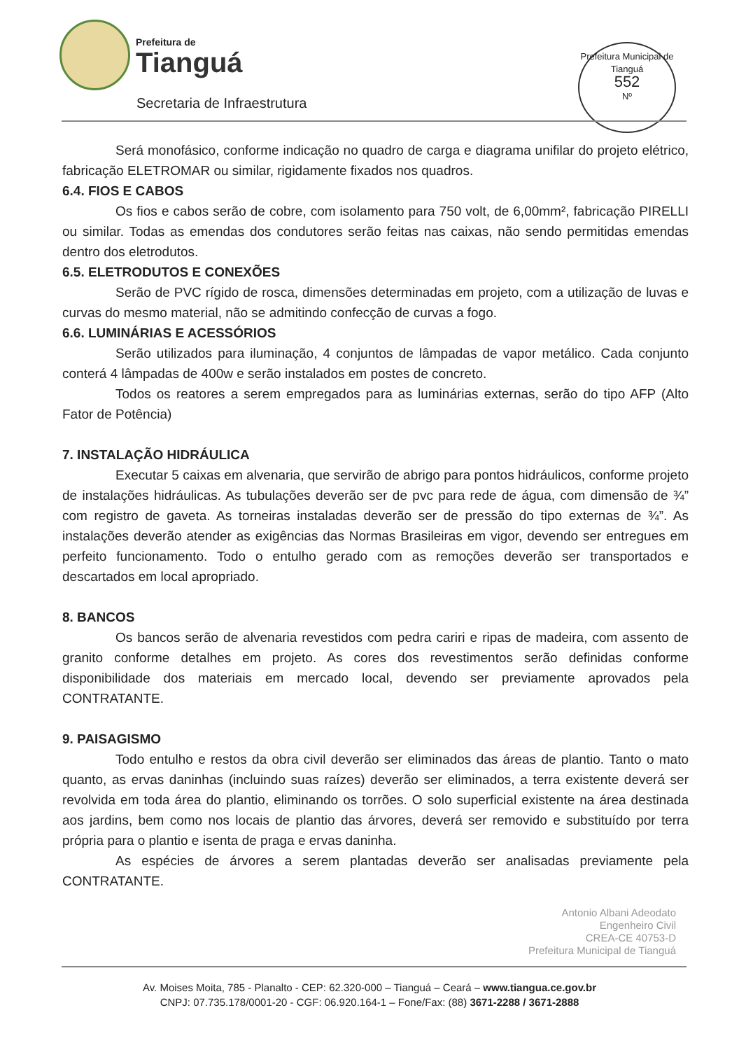Prefeitura de
Tianguá
Secretaria de Infraestrutura
Prefeitura Municipal de Tianguá
552
Nº
Será monofásico, conforme indicação no quadro de carga e diagrama unifilar do projeto elétrico, fabricação ELETROMAR ou similar, rigidamente fixados nos quadros.
6.4. FIOS E CABOS
Os fios e cabos serão de cobre, com isolamento para 750 volt, de 6,00mm², fabricação PIRELLI ou similar. Todas as emendas dos condutores serão feitas nas caixas, não sendo permitidas emendas dentro dos eletrodutos.
6.5. ELETRODUTOS E CONEXÕES
Serão de PVC rígido de rosca, dimensões determinadas em projeto, com a utilização de luvas e curvas do mesmo material, não se admitindo confecção de curvas a fogo.
6.6. LUMINÁRIAS E ACESSÓRIOS
Serão utilizados para iluminação, 4 conjuntos de lâmpadas de vapor metálico. Cada conjunto conterá 4 lâmpadas de 400w e serão instalados em postes de concreto.
Todos os reatores a serem empregados para as luminárias externas, serão do tipo AFP (Alto Fator de Potência)
7. INSTALAÇÃO HIDRÁULICA
Executar 5 caixas em alvenaria, que servirão de abrigo para pontos hidráulicos, conforme projeto de instalações hidráulicas. As tubulações deverão ser de pvc para rede de água, com dimensão de ¾” com registro de gaveta. As torneiras instaladas deverão ser de pressão do tipo externas de ¾”. As instalações deverão atender as exigências das Normas Brasileiras em vigor, devendo ser entregues em perfeito funcionamento. Todo o entulho gerado com as remoções deverão ser transportados e descartados em local apropriado.
8. BANCOS
Os bancos serão de alvenaria revestidos com pedra cariri e ripas de madeira, com assento de granito conforme detalhes em projeto. As cores dos revestimentos serão definidas conforme disponibilidade dos materiais em mercado local, devendo ser previamente aprovados pela CONTRATANTE.
9. PAISAGISMO
Todo entulho e restos da obra civil deverão ser eliminados das áreas de plantio. Tanto o mato quanto, as ervas daninhas (incluindo suas raízes) deverão ser eliminados, a terra existente deverá ser revolvida em toda área do plantio, eliminando os torrões. O solo superficial existente na área destinada aos jardins, bem como nos locais de plantio das árvores, deverá ser removido e substituído por terra própria para o plantio e isenta de praga e ervas daninha.
As espécies de árvores a serem plantadas deverão ser analisadas previamente pela CONTRATANTE.
Antonio Albani Adeodato
Engenheiro Civil
CREA-CE 40753-D
Prefeitura Municipal de Tianguá
Av. Moises Moita, 785 - Planalto - CEP: 62.320-000 – Tianguá – Ceará – www.tiangua.ce.gov.br
CNPJ: 07.735.178/0001-20 - CGF: 06.920.164-1 – Fone/Fax: (88) 3671-2288 / 3671-2888